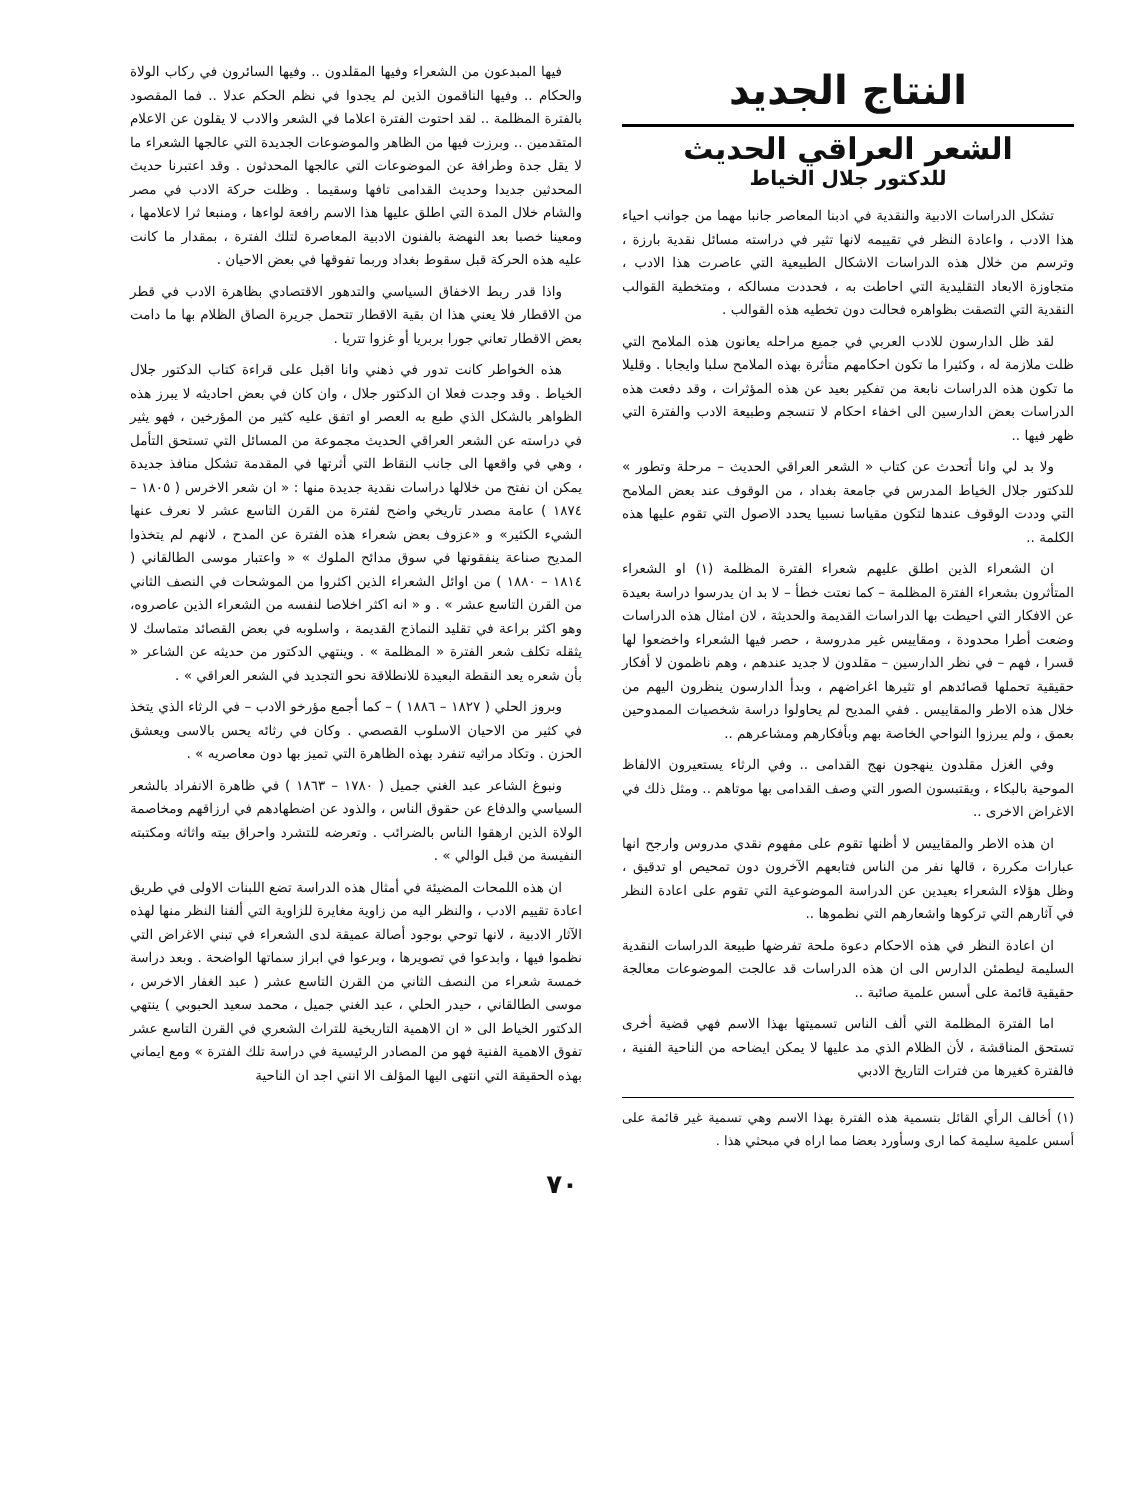النتاج الجديد
الشعر العراقي الحديث
للدكتور جلال الخياط
تشكل الدراسات الادبية والنقدية في ادبنا المعاصر جانبا مهما من جوانب احياء هذا الادب ، واعادة النظر في تقييمه لانها تثير في دراسته مسائل نقدية بارزة ، وترسم من خلال هذه الدراسات الاشكال الطبيعية التي عاصرت هذا الادب ، متجاوزة الابعاد التقليدية التي احاطت به ، فحددت مسالكه ، ومتخطية القوالب النقدية التي التصقت بظواهره فحالت دون تخطيه هذه القوالب .
لقد ظل الدارسون للادب العربي في جميع مراحله يعانون هذه الملامح التي ظلت ملازمة له ، وكثيرا ما تكون احكامهم متأثرة بهذه الملامح سلبا وايجابا . وقليلا ما تكون هذه الدراسات نابعة من تفكير بعيد عن هذه المؤثرات ، وقد دفعت هذه الدراسات بعض الدارسين الى اخفاء احكام لا تنسجم وطبيعة الادب والفترة التي ظهر فيها ..
ولا بد لي وانا أتحدث عن كتاب « الشعر العراقي الحديث – مرحلة وتطور » للدكتور جلال الخياط المدرس في جامعة بغداد ، من الوقوف عند بعض الملامح التي وددت الوقوف عندها لتكون مقياسا نسبيا يحدد الاصول التي تقوم عليها هذه الكلمة ..
ان الشعراء الذين اطلق عليهم شعراء الفترة المظلمة (١) او الشعراء المتأثرون بشعراء الفترة المظلمة – كما نعتت خطأ – لا بد ان يدرسوا دراسة بعيدة عن الافكار التي احيطت بها الدراسات القديمة والحديثة ، لان امثال هذه الدراسات وضعت أطرا محدودة ، ومقاييس غير مدروسة ، حصر فيها الشعراء واخضعوا لها قسرا ، فهم – في نظر الدارسين – مقلدون لا جديد عندهم ، وهم ناظمون لا أفكار حقيقية تحملها قصائدهم او تثيرها اغراضهم ، وبدأ الدارسون ينظرون اليهم من خلال هذه الاطر والمقاييس . ففي المديح لم يحاولوا دراسة شخصيات الممدوحين بعمق ، ولم يبرزوا النواحي الخاصة بهم وبأفكارهم ومشاعرهم ..
وفي الغزل مقلدون ينهجون نهج القدامى .. وفي الرثاء يستعيرون الالفاظ الموحية بالبكاء ، ويقتبسون الصور التي وصف القدامى بها موتاهم .. ومثل ذلك في الاغراض الاخرى ..
ان هذه الاطر والمقاييس لا أظنها تقوم على مفهوم نقدي مدروس وارجح انها عبارات مكررة ، قالها نفر من الناس فتابعهم الآخرون دون تمحيص او تدقيق ، وظل هؤلاء الشعراء بعيدين عن الدراسة الموضوعية التي تقوم على اعادة النظر في آثارهم التي تركوها واشعارهم التي نظموها ..
ان اعادة النظر في هذه الاحكام دعوة ملحة تفرضها طبيعة الدراسات النقدية السليمة ليطمئن الدارس الى ان هذه الدراسات قد عالجت الموضوعات معالجة حقيقية قائمة على أسس علمية صائبة ..
اما الفترة المظلمة التي ألف الناس تسميتها بهذا الاسم فهي قضية أخرى تستحق المناقشة ، لأن الظلام الذي مد عليها لا يمكن ايضاحه من الناحية الفنية ، فالفترة كغيرها من فترات التاريخ الادبي
(١) أخالف الرأي القائل بتسمية هذه الفترة بهذا الاسم وهي تسمية غير قائمة على أسس علمية سليمة كما ارى وسأورد بعضا مما اراه في مبحثي هذا .
فيها المبدعون من الشعراء وفيها المقلدون .. وفيها السائرون في ركاب الولاة والحكام .. وفيها الناقمون الذين لم يجدوا في نظم الحكم عدلا .. فما المقصود بالفترة المظلمة .. لقد احتوت الفترة اعلاما في الشعر والادب لا يقلون عن الاعلام المتقدمين .. وبرزت فيها من الظاهر والموضوعات الجديدة التي عالجها الشعراء ما لا يقل جدة وطرافة عن الموضوعات التي عالجها المحدثون . وقد اعتبرنا حديث المحدثين جديدا وحديث القدامى تافها وسقيما . وظلت حركة الادب في مصر والشام خلال المدة التي اطلق عليها هذا الاسم رافعة لواءها ، ومنبعا ثرا لاعلامها ، ومعينا خصبا بعد النهضة بالفنون الادبية المعاصرة لتلك الفترة ، بمقدار ما كانت عليه هذه الحركة قبل سقوط بغداد وربما تفوقها في بعض الاحيان .
واذا قدر ربط الاخفاق السياسي والتدهور الاقتصادي بظاهرة الادب في قطر من الاقطار فلا يعني هذا ان بقية الاقطار تتحمل جريرة الصاق الظلام بها ما دامت بعض الاقطار تعاني جورا بربريا أو غزوا تتريا .
هذه الخواطر كانت تدور في ذهني وانا اقبل على قراءة كتاب الدكتور جلال الخياط . وقد وجدت فعلا ان الدكتور جلال ، وان كان في بعض احاديثه لا يبرز هذه الظواهر بالشكل الذي طبع به العصر او اتفق عليه كثير من المؤرخين ، فهو يثير في دراسته عن الشعر العراقي الحديث مجموعة من المسائل التي تستحق التأمل ، وهي في واقعها الى جانب النقاط التي أثرتها في المقدمة تشكل منافذ جديدة يمكن ان نفتح من خلالها دراسات نقدية جديدة منها : « ان شعر الاخرس ( ١٨٠٥ – ١٨٧٤ ) عامة مصدر تاريخي واضح لفترة من القرن التاسع عشر لا نعرف عنها الشيء الكثير» و «عزوف بعض شعراء هذه الفترة عن المدح ، لانهم لم يتخذوا المديح صناعة ينفقونها في سوق مدائح الملوك » « واعتبار موسى الطالقاني ( ١٨١٤ – ١٨٨٠ ) من اوائل الشعراء الذين اكثروا من الموشحات في النصف الثاني من القرن التاسع عشر » . و « انه اكثر اخلاصا لنفسه من الشعراء الذين عاصروه، وهو اكثر براعة في تقليد النماذج القديمة ، واسلوبه في بعض القصائد متماسك لا يثقله تكلف شعر الفترة « المظلمة » . وينتهي الدكتور من حديثه عن الشاعر « بأن شعره يعد النقطة البعيدة للانطلاقة نحو التجديد في الشعر العراقي » .
وبروز الحلي ( ١٨٢٧ – ١٨٨٦ ) – كما أجمع مؤرخو الادب – في الرثاء الذي يتخذ في كثير من الاحيان الاسلوب القصصي . وكان في رثائه يحس بالاسى ويعشق الحزن . وتكاد مراثيه تنفرد بهذه الظاهرة التي تميز بها دون معاصريه » .
ونبوغ الشاعر عبد الغني جميل ( ١٧٨٠ – ١٨٦٣ ) في ظاهرة الانفراد بالشعر السياسي والدفاع عن حقوق الناس ، والذود عن اضطهادهم في ارزاقهم ومخاصمة الولاة الذين ارهقوا الناس بالضرائب . وتعرضه للتشرد واحراق بيته واثاثه ومكتبته النفيسة من قبل الوالي » .
ان هذه اللمحات المضيئة في أمثال هذه الدراسة تضع اللبنات الاولى في طريق اعادة تقييم الادب ، والنظر اليه من زاوية مغايرة للزاوية التي ألفنا النظر منها لهذه الآثار الادبية ، لانها توحي بوجود أصالة عميقة لدى الشعراء في تبني الاغراض التي نظموا فيها ، وابدعوا في تصويرها ، وبرعوا في ابراز سماتها الواضحة . وبعد دراسة خمسة شعراء من النصف الثاني من القرن التاسع عشر ( عبد الغفار الاخرس ، موسى الطالقاني ، حيدر الحلي ، عبد الغني جميل ، محمد سعيد الحبوبي ) ينتهي الدكتور الخياط الى « ان الاهمية التاريخية للتراث الشعري في القرن التاسع عشر تفوق الاهمية الفنية فهو من المصادر الرئيسية في دراسة تلك الفترة » ومع ايماني بهذه الحقيقة التي انتهى اليها المؤلف الا انني اجد ان الناحية
٧٠